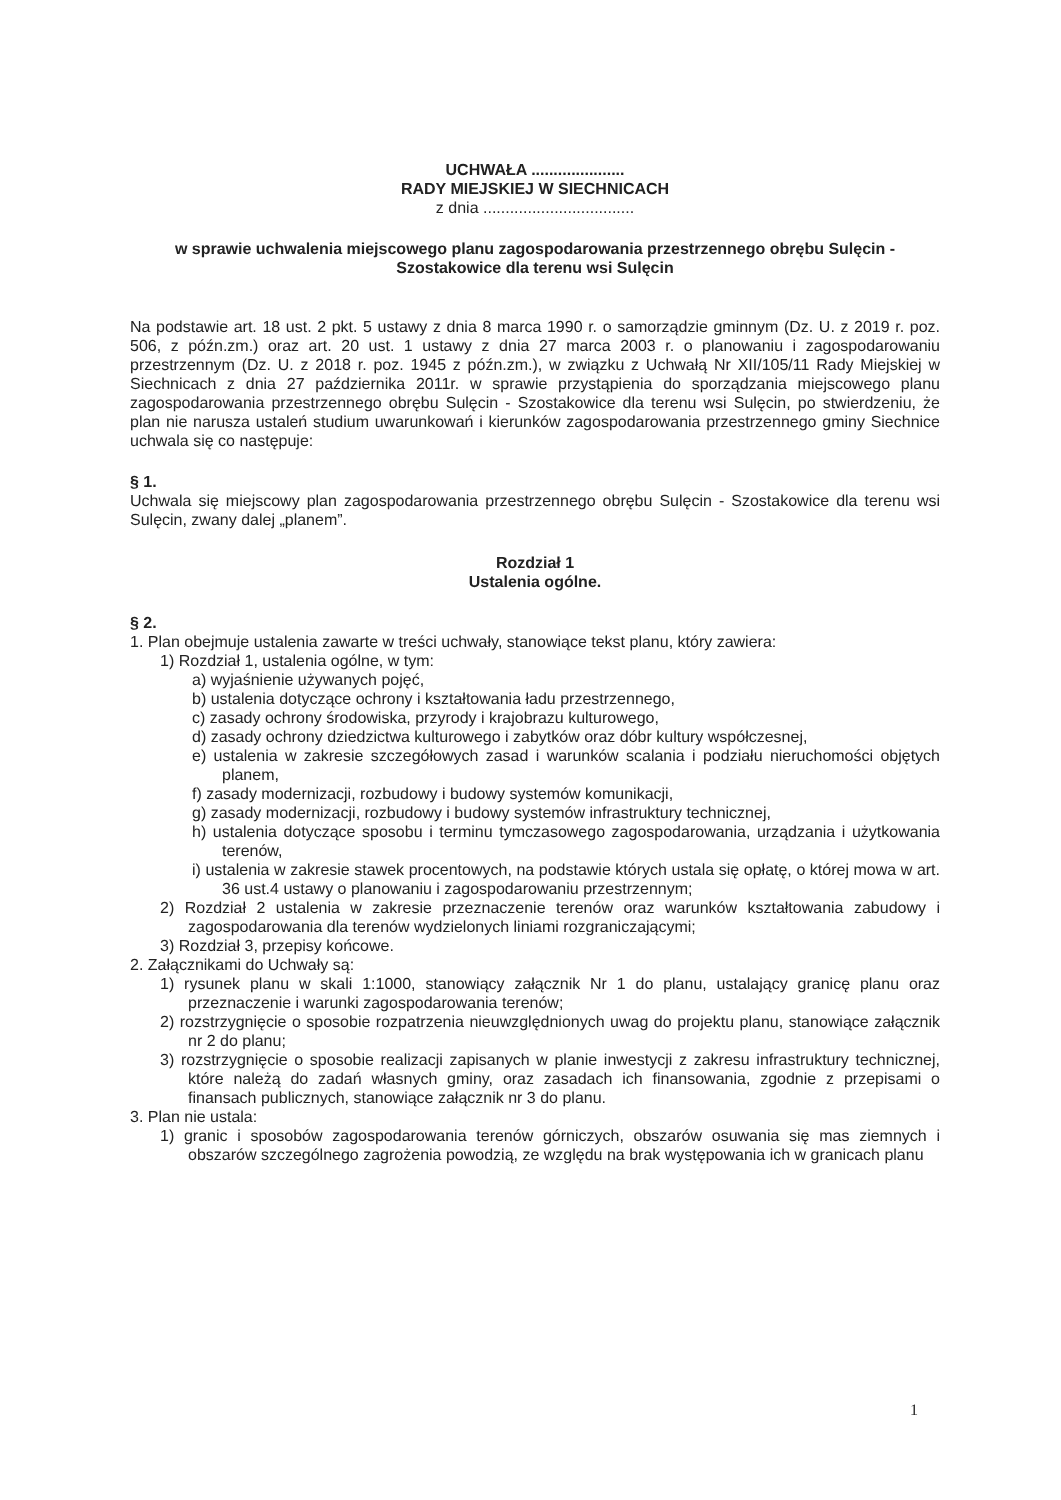UCHWAŁA .....................
RADY MIEJSKIEJ W SIECHNICACH
z dnia ..................................
w sprawie uchwalenia miejscowego planu zagospodarowania przestrzennego obrębu Sulęcin - Szostakowice dla terenu wsi Sulęcin
Na podstawie art. 18 ust. 2 pkt. 5 ustawy z dnia 8 marca 1990 r. o samorządzie gminnym (Dz. U. z 2019 r. poz. 506, z późn.zm.) oraz art. 20 ust. 1 ustawy z dnia 27 marca 2003 r. o planowaniu i zagospodarowaniu przestrzennym (Dz. U. z 2018 r. poz. 1945 z późn.zm.), w związku z Uchwałą Nr XII/105/11 Rady Miejskiej w Siechnicach z dnia 27 października 2011r. w sprawie przystąpienia do sporządzania miejscowego planu zagospodarowania przestrzennego obrębu Sulęcin - Szostakowice dla terenu wsi Sulęcin, po stwierdzeniu, że plan nie narusza ustaleń studium uwarunkowań i kierunków zagospodarowania przestrzennego gminy Siechnice uchwala się co następuje:
§ 1.
Uchwala się miejscowy plan zagospodarowania przestrzennego obrębu Sulęcin - Szostakowice dla terenu wsi Sulęcin, zwany dalej „planem”.
Rozdział 1
Ustalenia ogólne.
§ 2.
1. Plan obejmuje ustalenia zawarte w treści uchwały, stanowiące tekst planu, który zawiera:
1) Rozdział 1, ustalenia ogólne, w tym:
a) wyjaśnienie używanych pojęć,
b) ustalenia dotyczące ochrony i kształtowania ładu przestrzennego,
c) zasady ochrony środowiska, przyrody i krajobrazu kulturowego,
d) zasady ochrony dziedzictwa kulturowego i zabytków oraz dóbr kultury współczesnej,
e) ustalenia w zakresie szczegółowych zasad i warunków scalania i podziału nieruchomości objętych planem,
f) zasady modernizacji, rozbudowy i budowy systemów komunikacji,
g) zasady modernizacji, rozbudowy i budowy systemów infrastruktury technicznej,
h) ustalenia dotyczące sposobu i terminu tymczasowego zagospodarowania, urządzania i użytkowania terenów,
i) ustalenia w zakresie stawek procentowych, na podstawie których ustala się opłatę, o której mowa w art. 36 ust.4 ustawy o planowaniu i zagospodarowaniu przestrzennym;
2) Rozdział 2 ustalenia w zakresie przeznaczenie terenów oraz warunków kształtowania zabudowy i zagospodarowania dla terenów wydzielonych liniami rozgraniczającymi;
3) Rozdział 3, przepisy końcowe.
2. Załącznikami do Uchwały są:
1) rysunek planu w skali 1:1000, stanowiący załącznik Nr 1 do planu, ustalający granicę planu oraz przeznaczenie i warunki zagospodarowania terenów;
2) rozstrzygnięcie o sposobie rozpatrzenia nieuwzględnionych uwag do projektu planu, stanowiące załącznik nr 2 do planu;
3) rozstrzygnięcie o sposobie realizacji zapisanych w planie inwestycji z zakresu infrastruktury technicznej, które należą do zadań własnych gminy, oraz zasadach ich finansowania, zgodnie z przepisami o finansach publicznych, stanowiące załącznik nr 3 do planu.
3. Plan nie ustala:
1) granic i sposobów zagospodarowania terenów górniczych, obszarów osuwania się mas ziemnych i obszarów szczególnego zagrożenia powodzią, ze względu na brak występowania ich w granicach planu
1